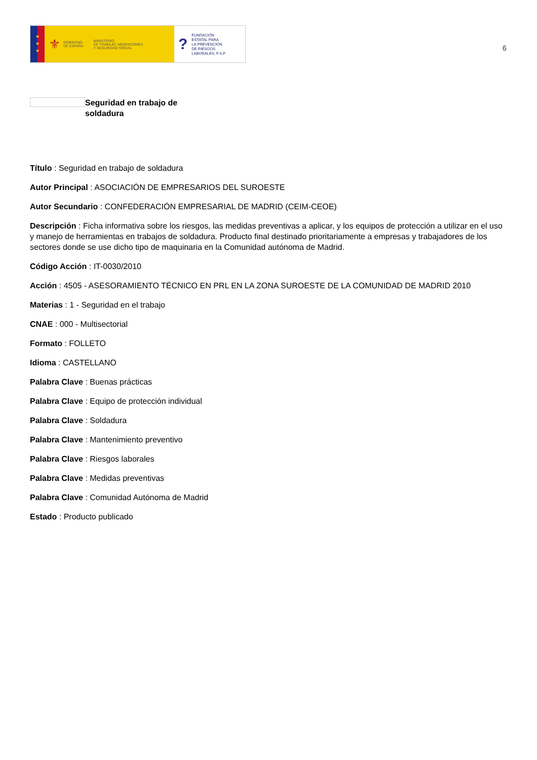★
★
★
⚜ GOBIERNO
DE ESPAÑA MINISTERIO
DE TRABAJO, MIGRACIONES
Y SEGURIDAD SOCIAL
? FUNDACIÓN
ESTATAL PARA
LA PREVENCIÓN
DE RIESGOS
LABORALES, F.S.P.
6
Seguridad en trabajo de soldadura
Título : Seguridad en trabajo de soldadura
Autor Principal : ASOCIACIÓN DE EMPRESARIOS DEL SUROESTE
Autor Secundario : CONFEDERACIÓN EMPRESARIAL DE MADRID (CEIM-CEOE)
Descripción : Ficha informativa sobre los riesgos, las medidas preventivas a aplicar, y los equipos de protección a utilizar en el uso y manejo de herramientas en trabajos de soldadura. Producto final destinado prioritariamente a empresas y trabajadores de los sectores donde se use dicho tipo de maquinaria en la Comunidad autónoma de Madrid.
Código Acción : IT-0030/2010
Acción : 4505 - ASESORAMIENTO TÉCNICO EN PRL EN LA ZONA SUROESTE DE LA COMUNIDAD DE MADRID 2010
Materias : 1 - Seguridad en el trabajo
CNAE : 000 - Multisectorial
Formato : FOLLETO
Idioma : CASTELLANO
Palabra Clave : Buenas prácticas
Palabra Clave : Equipo de protección individual
Palabra Clave : Soldadura
Palabra Clave : Mantenimiento preventivo
Palabra Clave : Riesgos laborales
Palabra Clave : Medidas preventivas
Palabra Clave : Comunidad Autónoma de Madrid
Estado : Producto publicado